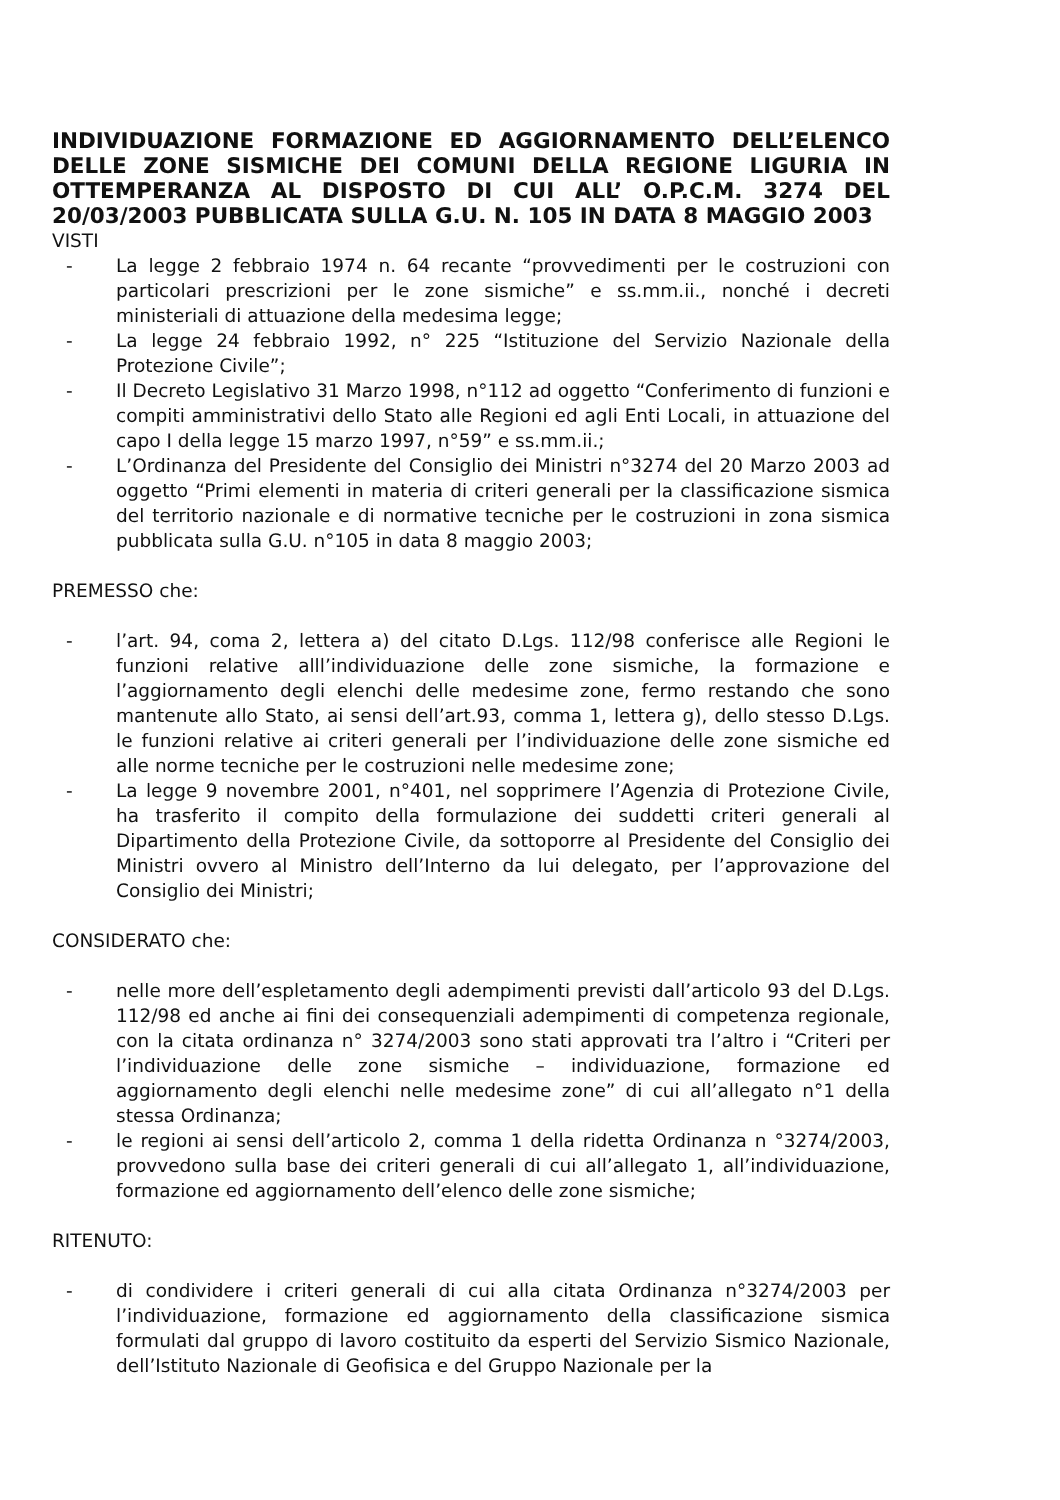INDIVIDUAZIONE FORMAZIONE ED AGGIORNAMENTO DELL’ELENCO DELLE ZONE SISMICHE DEI COMUNI DELLA REGIONE LIGURIA IN OTTEMPERANZA AL DISPOSTO DI CUI ALL’ O.P.C.M. 3274 DEL 20/03/2003 PUBBLICATA SULLA G.U. N. 105 IN DATA 8 MAGGIO 2003
VISTI
- La legge 2 febbraio 1974 n. 64 recante “provvedimenti per le costruzioni con particolari prescrizioni per le zone sismiche” e ss.mm.ii., nonché i decreti ministeriali di attuazione della medesima legge;
- La legge 24 febbraio 1992, n° 225 “Istituzione del Servizio Nazionale della Protezione Civile”;
- Il Decreto Legislativo 31 Marzo 1998, n°112 ad oggetto “Conferimento di funzioni e compiti amministrativi dello Stato alle Regioni ed agli Enti Locali, in attuazione del capo I della legge 15 marzo 1997, n°59” e ss.mm.ii.;
- L’Ordinanza del Presidente del Consiglio dei Ministri n°3274 del 20 Marzo 2003 ad oggetto “Primi elementi in materia di criteri generali per la classificazione sismica del territorio nazionale e di normative tecniche per le costruzioni in zona sismica pubblicata sulla G.U. n°105 in data 8 maggio 2003;
PREMESSO che:
- l’art. 94, coma 2, lettera a) del citato D.Lgs. 112/98 conferisce alle Regioni le funzioni relative alll’individuazione delle zone sismiche, la formazione e l’aggiornamento degli elenchi delle medesime zone, fermo restando che sono mantenute allo Stato, ai sensi dell’art.93, comma 1, lettera g), dello stesso D.Lgs. le funzioni relative ai criteri generali per l’individuazione delle zone sismiche ed alle norme tecniche per le costruzioni nelle medesime zone;
- La legge 9 novembre 2001, n°401, nel sopprimere l’Agenzia di Protezione Civile, ha trasferito il compito della formulazione dei suddetti criteri generali al Dipartimento della Protezione Civile, da sottoporre al Presidente del Consiglio dei Ministri ovvero al Ministro dell’Interno da lui delegato, per l’approvazione del Consiglio dei Ministri;
CONSIDERATO che:
- nelle more dell’espletamento degli adempimenti previsti dall’articolo 93 del D.Lgs. 112/98 ed anche ai fini dei consequenziali adempimenti di competenza regionale, con la citata ordinanza n° 3274/2003 sono stati approvati tra l’altro i “Criteri per l’individuazione delle zone sismiche – individuazione, formazione ed aggiornamento degli elenchi nelle medesime zone” di cui all’allegato n°1 della stessa Ordinanza;
- le regioni ai sensi dell’articolo 2, comma 1 della ridetta Ordinanza n °3274/2003, provvedono sulla base dei criteri generali di cui all’allegato 1, all’individuazione, formazione ed aggiornamento dell’elenco delle zone sismiche;
RITENUTO:
- di condividere i criteri generali di cui alla citata Ordinanza n°3274/2003 per l’individuazione, formazione ed aggiornamento della classificazione sismica formulati dal gruppo di lavoro costituito da esperti del Servizio Sismico Nazionale, dell’Istituto Nazionale di Geofisica e del Gruppo Nazionale per la